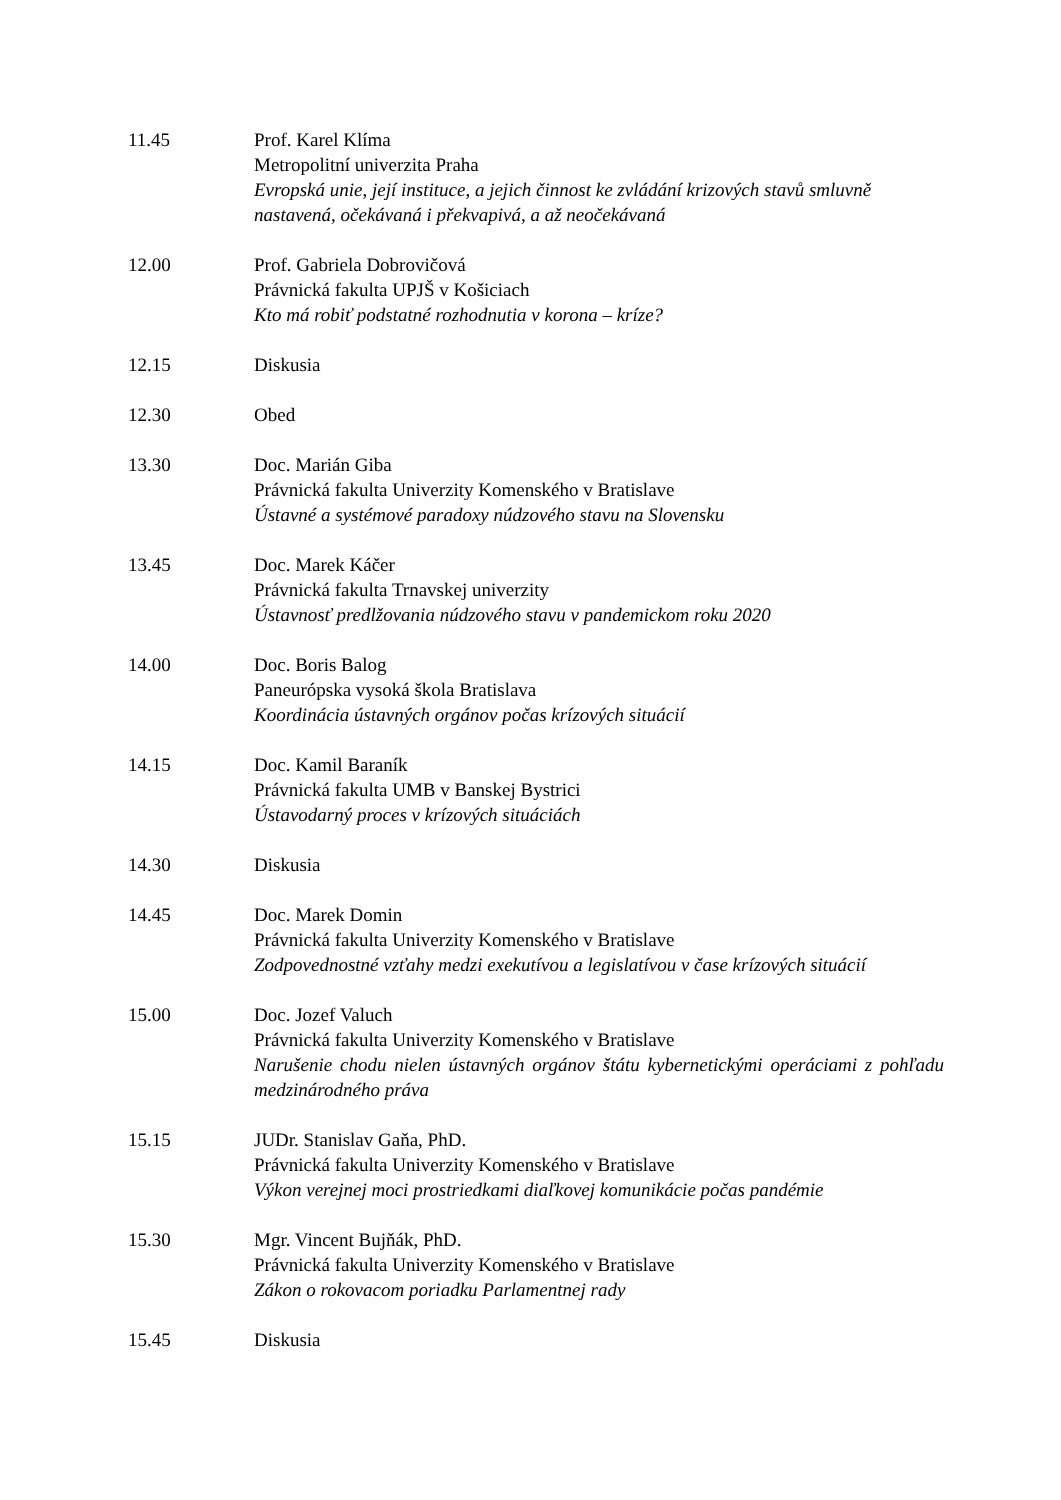11.45 Prof. Karel Klíma
Metropolitní univerzita Praha
Evropská unie, její instituce, a jejich činnost ke zvládání krizových stavů smluvně nastavená, očekávaná i překvapivá, a až neočekávaná
12.00 Prof. Gabriela Dobrovičová
Právnická fakulta UPJŠ v Košiciach
Kto má robiť podstatné rozhodnutia v korona – kríze?
12.15 Diskusia
12.30 Obed
13.30 Doc. Marián Giba
Právnická fakulta Univerzity Komenského v Bratislave
Ústavné a systémové paradoxy núdzového stavu na Slovensku
13.45 Doc. Marek Káčer
Právnická fakulta Trnavskej univerzity
Ústavnosť predlžovania núdzového stavu v pandemickom roku 2020
14.00 Doc. Boris Balog
Paneurópska vysoká škola Bratislava
Koordinácia ústavných orgánov počas krízových situácií
14.15 Doc. Kamil Baraník
Právnická fakulta UMB v Banskej Bystrici
Ústavodarný proces v krízových situáciách
14.30 Diskusia
14.45 Doc. Marek Domin
Právnická fakulta Univerzity Komenského v Bratislave
Zodpovednostné vzťahy medzi exekutívou a legislatívou v čase krízových situácií
15.00 Doc. Jozef Valuch
Právnická fakulta Univerzity Komenského v Bratislave
Narušenie chodu nielen ústavných orgánov štátu kybernetickými operáciami z pohľadu medzinárodného práva
15.15 JUDr. Stanislav Gaňa, PhD.
Právnická fakulta Univerzity Komenského v Bratislave
Výkon verejnej moci prostriedkami diaľkovej komunikácie počas pandémie
15.30 Mgr. Vincent Bujňák, PhD.
Právnická fakulta Univerzity Komenského v Bratislave
Zákon o rokovacom poriadku Parlamentnej rady
15.45 Diskusia